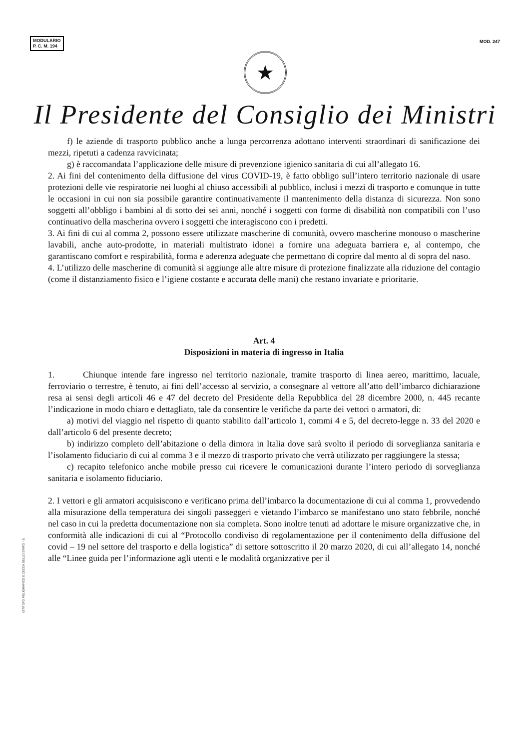MODULARIO
P. C. M. 194
MOD. 247
★
Il Presidente del Consiglio dei Ministri
f) le aziende di trasporto pubblico anche a lunga percorrenza adottano interventi straordinari di sanificazione dei mezzi, ripetuti a cadenza ravvicinata;
g) è raccomandata l’applicazione delle misure di prevenzione igienico sanitaria di cui all’allegato 16.
2. Ai fini del contenimento della diffusione del virus COVID-19, è fatto obbligo sull’intero territorio nazionale di usare protezioni delle vie respiratorie nei luoghi al chiuso accessibili al pubblico, inclusi i mezzi di trasporto e comunque in tutte le occasioni in cui non sia possibile garantire continuativamente il mantenimento della distanza di sicurezza. Non sono soggetti all’obbligo i bambini al di sotto dei sei anni, nonché i soggetti con forme di disabilità non compatibili con l’uso continuativo della mascherina ovvero i soggetti che interagiscono con i predetti.
3. Ai fini di cui al comma 2, possono essere utilizzate mascherine di comunità, ovvero mascherine monouso o mascherine lavabili, anche auto-prodotte, in materiali multistrato idonei a fornire una adeguata barriera e, al contempo, che garantiscano comfort e respirabilità, forma e aderenza adeguate che permettano di coprire dal mento al di sopra del naso.
4. L’utilizzo delle mascherine di comunità si aggiunge alle altre misure di protezione finalizzate alla riduzione del contagio (come il distanziamento fisico e l’igiene costante e accurata delle mani) che restano invariate e prioritarie.
Art. 4
Disposizioni in materia di ingresso in Italia
1. Chiunque intende fare ingresso nel territorio nazionale, tramite trasporto di linea aereo, marittimo, lacuale, ferroviario o terrestre, è tenuto, ai fini dell’accesso al servizio, a consegnare al vettore all’atto dell’imbarco dichiarazione resa ai sensi degli articoli 46 e 47 del decreto del Presidente della Repubblica del 28 dicembre 2000, n. 445 recante l’indicazione in modo chiaro e dettagliato, tale da consentire le verifiche da parte dei vettori o armatori, di:
a) motivi del viaggio nel rispetto di quanto stabilito dall’articolo 1, commi 4 e 5, del decreto-legge n. 33 del 2020 e dall’articolo 6 del presente decreto;
b) indirizzo completo dell’abitazione o della dimora in Italia dove sarà svolto il periodo di sorveglianza sanitaria e l’isolamento fiduciario di cui al comma 3 e il mezzo di trasporto privato che verrà utilizzato per raggiungere la stessa;
c) recapito telefonico anche mobile presso cui ricevere le comunicazioni durante l’intero periodo di sorveglianza sanitaria e isolamento fiduciario.
2. I vettori e gli armatori acquisiscono e verificano prima dell’imbarco la documentazione di cui al comma 1, provvedendo alla misurazione della temperatura dei singoli passeggeri e vietando l’imbarco se manifestano uno stato febbrile, nonché nel caso in cui la predetta documentazione non sia completa. Sono inoltre tenuti ad adottare le misure organizzative che, in conformità alle indicazioni di cui al “Protocollo condiviso di regolamentazione per il contenimento della diffusione del covid – 19 nel settore del trasporto e della logistica” di settore sottoscritto il 20 marzo 2020, di cui all’allegato 14, nonché alle “Linee guida per l’informazione agli utenti e le modalità organizzative per il
ISTITUTO POLIGRAFICO E ZECCA DELLO STATO - S.